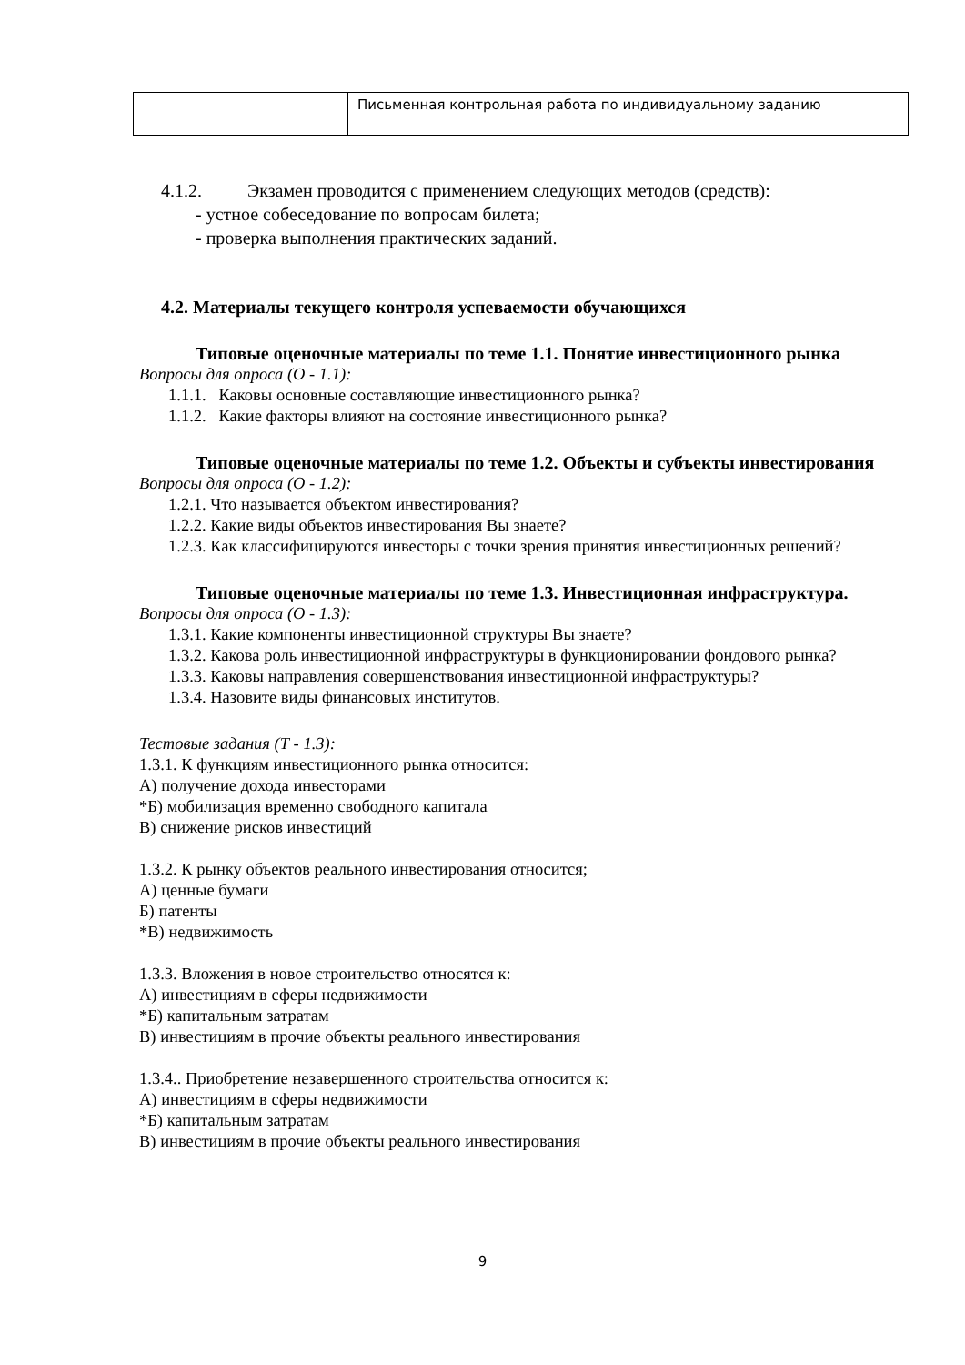| | Письменная контрольная работа по индивидуальному заданию |
4.1.2. Экзамен проводится с применением следующих методов (средств):
- устное собеседование по вопросам билета;
- проверка выполнения практических заданий.
4.2. Материалы текущего контроля успеваемости обучающихся
Типовые оценочные материалы по теме 1.1. Понятие инвестиционного рынка
Вопросы для опроса (О - 1.1):
1.1.1. Каковы основные составляющие инвестиционного рынка?
1.1.2. Какие факторы влияют на состояние инвестиционного рынка?
Типовые оценочные материалы по теме 1.2. Объекты и субъекты инвестирования
Вопросы для опроса (О - 1.2):
1.2.1. Что называется объектом инвестирования?
1.2.2. Какие виды объектов инвестирования Вы знаете?
1.2.3. Как классифицируются инвесторы с точки зрения принятия инвестиционных решений?
Типовые оценочные материалы по теме 1.3. Инвестиционная инфраструктура.
Вопросы для опроса (О - 1.3):
1.3.1. Какие компоненты инвестиционной структуры Вы знаете?
1.3.2. Какова роль инвестиционной инфраструктуры в функционировании фондового рынка?
1.3.3. Каковы направления совершенствования инвестиционной инфраструктуры?
1.3.4. Назовите виды финансовых институтов.
Тестовые задания (Т - 1.3):
1.3.1. К функциям инвестиционного рынка относится:
А) получение дохода инвесторами
*Б) мобилизация временно свободного капитала
В) снижение рисков инвестиций
1.3.2. К рынку объектов реального инвестирования относится;
А) ценные бумаги
Б) патенты
*В) недвижимость
1.3.3. Вложения в новое строительство относятся к:
А) инвестициям в сферы недвижимости
*Б) капитальным затратам
В) инвестициям в прочие объекты реального инвестирования
1.3.4.. Приобретение незавершенного строительства относится к:
А) инвестициям в сферы недвижимости
*Б) капитальным затратам
В) инвестициям в прочие объекты реального инвестирования
9